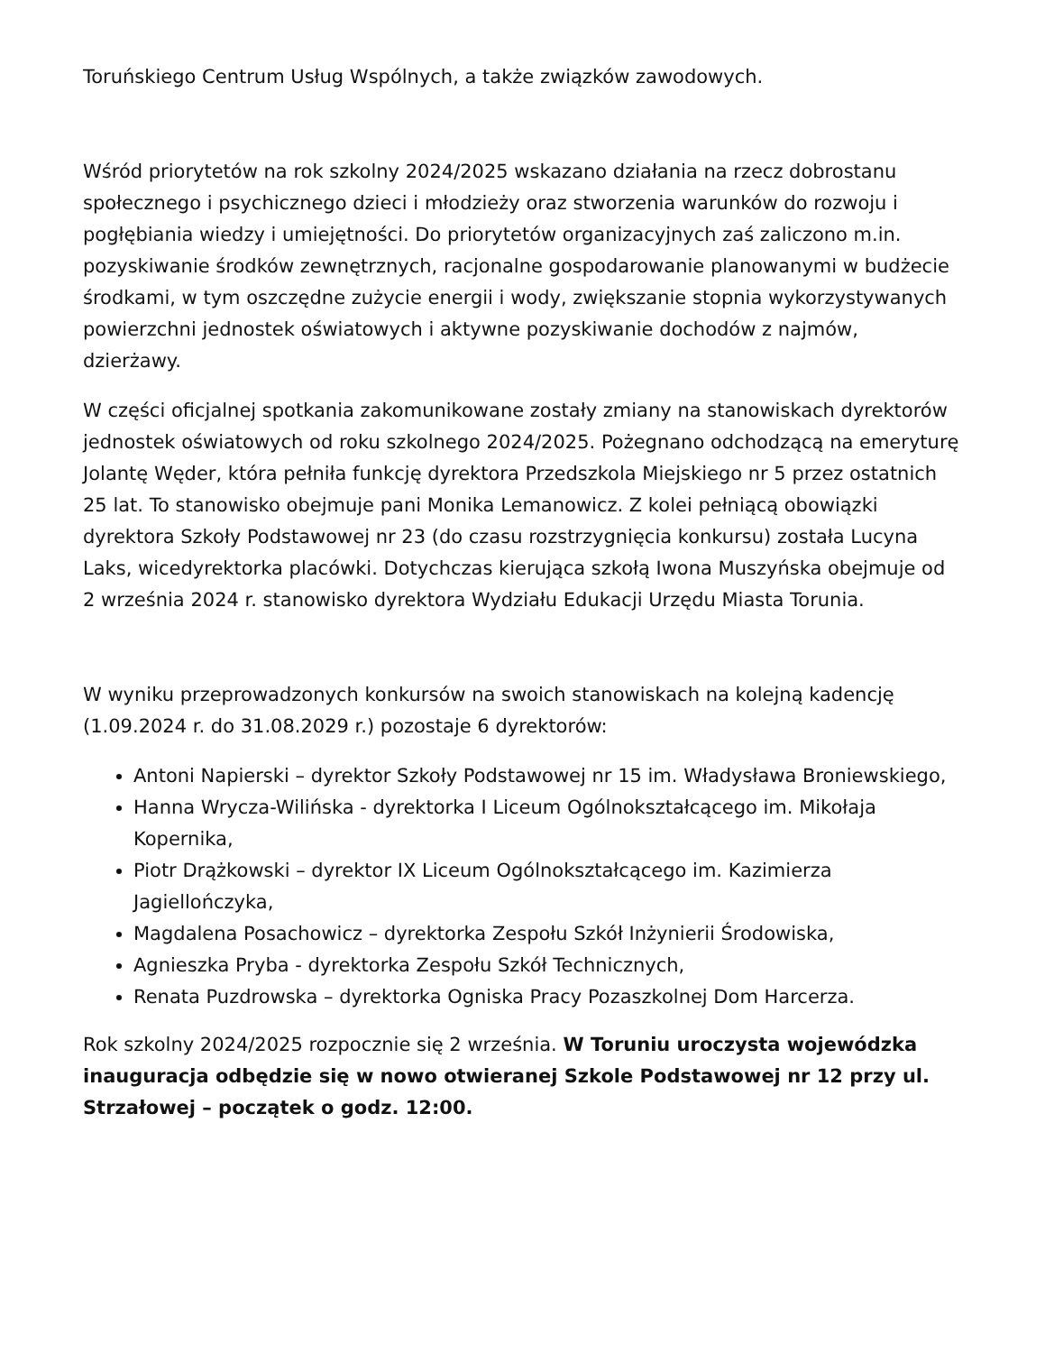Toruńskiego Centrum Usług Wspólnych, a także związków zawodowych.
Wśród priorytetów na rok szkolny 2024/2025 wskazano działania na rzecz dobrostanu społecznego i psychicznego dzieci i młodzieży oraz stworzenia warunków do rozwoju i pogłębiania wiedzy i umiejętności. Do priorytetów organizacyjnych zaś zaliczono m.in. pozyskiwanie środków zewnętrznych, racjonalne gospodarowanie planowanymi w budżecie środkami, w tym oszczędne zużycie energii i wody, zwiększanie stopnia wykorzystywanych powierzchni jednostek oświatowych i aktywne pozyskiwanie dochodów z najmów, dzierżawy.
W części oficjalnej spotkania zakomunikowane zostały zmiany na stanowiskach dyrektorów jednostek oświatowych od roku szkolnego 2024/2025. Pożegnano odchodzącą na emeryturę Jolantę Węder, która pełniła funkcję dyrektora Przedszkola Miejskiego nr 5 przez ostatnich 25 lat. To stanowisko obejmuje pani Monika Lemanowicz. Z kolei pełniącą obowiązki dyrektora Szkoły Podstawowej nr 23 (do czasu rozstrzygnięcia konkursu) została Lucyna Laks, wicedyrektorka placówki. Dotychczas kierująca szkołą Iwona Muszyńska obejmuje od 2 września 2024 r. stanowisko dyrektora Wydziału Edukacji Urzędu Miasta Torunia.
W wyniku przeprowadzonych konkursów na swoich stanowiskach na kolejną kadencję (1.09.2024 r. do 31.08.2029 r.) pozostaje 6 dyrektorów:
Antoni Napierski – dyrektor Szkoły Podstawowej nr 15 im. Władysława Broniewskiego,
Hanna Wrycza-Wilińska - dyrektorka I Liceum Ogólnokształcącego im. Mikołaja Kopernika,
Piotr Drążkowski – dyrektor IX Liceum Ogólnokształcącego im. Kazimierza Jagiellończyka,
Magdalena Posachowicz – dyrektorka Zespołu Szkół Inżynierii Środowiska,
Agnieszka Pryba - dyrektorka Zespołu Szkół Technicznych,
Renata Puzdrowska – dyrektorka Ogniska Pracy Pozaszkolnej Dom Harcerza.
Rok szkolny 2024/2025 rozpocznie się 2 września. W Toruniu uroczysta wojewódzka inauguracja odbędzie się w nowo otwieranej Szkole Podstawowej nr 12 przy ul. Strzałowej – początek o godz. 12:00.